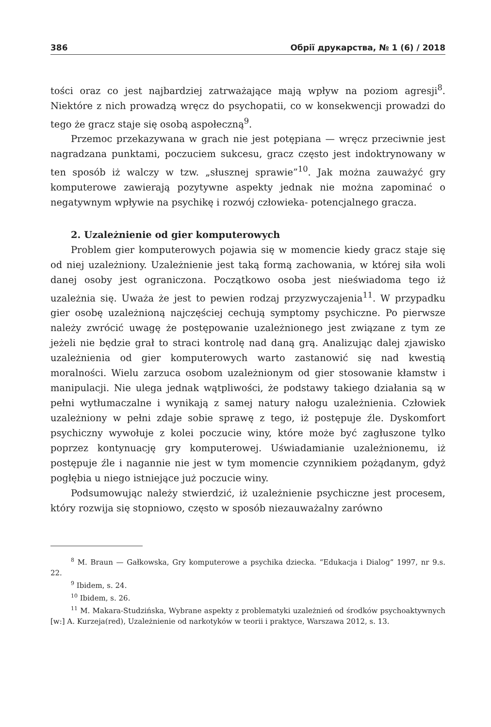386 Обрії друкарства, № 1 (6) / 2018
tości oraz co jest najbardziej zatrważające mają wpływ na poziom agresji<sup>8</sup>. Niektóre z nich prowadzą wręcz do psychopatii, co w konsekwencji prowadzi do tego że gracz staje się osobą aspołeczną<sup>9</sup>.
Przemoc przekazywana w grach nie jest potępiana — wręcz przeciwnie jest nagradzana punktami, poczuciem sukcesu, gracz często jest indoktrynowany w ten sposób iż walczy w tzw. „słusznej sprawie”<sup>10</sup>. Jak można zauważyć gry komputerowe zawierają pozytywne aspekty jednak nie można zapominać o negatywnym wpływie na psychikę i rozwój człowieka- potencjalnego gracza.
2. Uzależnienie od gier komputerowych
Problem gier komputerowych pojawia się w momencie kiedy gracz staje się od niej uzależniony. Uzależnienie jest taką formą zachowania, w której siła woli danej osoby jest ograniczona. Początkowo osoba jest nieświadoma tego iż uzależnia się. Uważa że jest to pewien rodzaj przyzwyczajenia<sup>11</sup>. W przypadku gier osobę uzależnioną najczęściej cechują symptomy psychiczne. Po pierwsze należy zwrócić uwagę że postępowanie uzależnionego jest związane z tym ze jeżeli nie będzie grał to straci kontrolę nad daną grą. Analizując dalej zjawisko uzależnienia od gier komputerowych warto zastanowić się nad kwestią moralności. Wielu zarzuca osobom uzależnionym od gier stosowanie kłamstw i manipulacji. Nie ulega jednak wątpliwości, że podstawy takiego działania są w pełni wytłumaczalne i wynikają z samej natury nałogu uzależnienia. Człowiek uzależniony w pełni zdaje sobie sprawę z tego, iż postępuje źle. Dyskomfort psychiczny wywołuje z kolei poczucie winy, które może być zagłuszone tylko poprzez kontynuację gry komputerowej. Uświadamianie uzależnionemu, iż postępuje źle i nagannie nie jest w tym momencie czynnikiem pożądanym, gdyż pogłębia u niego istniejące już poczucie winy.
Podsumowując należy stwierdzić, iż uzależnienie psychiczne jest procesem, który rozwija się stopniowo, często w sposób niezauważalny zarówno
<sup>8</sup> M. Braun — Gałkowska, Gry komputerowe a psychika dziecka. “Edukacja i Dialog” 1997, nr 9.s. 22.
<sup>9</sup> Ibidem, s. 24.
<sup>10</sup> Ibidem, s. 26.
<sup>11</sup> M. Makara-Studzińska, Wybrane aspekty z problematyki uzależnień od środków psychoaktywnych [w:] A. Kurzeja(red), Uzależnienie od narkotyków w teorii i praktyce, Warszawa 2012, s. 13.